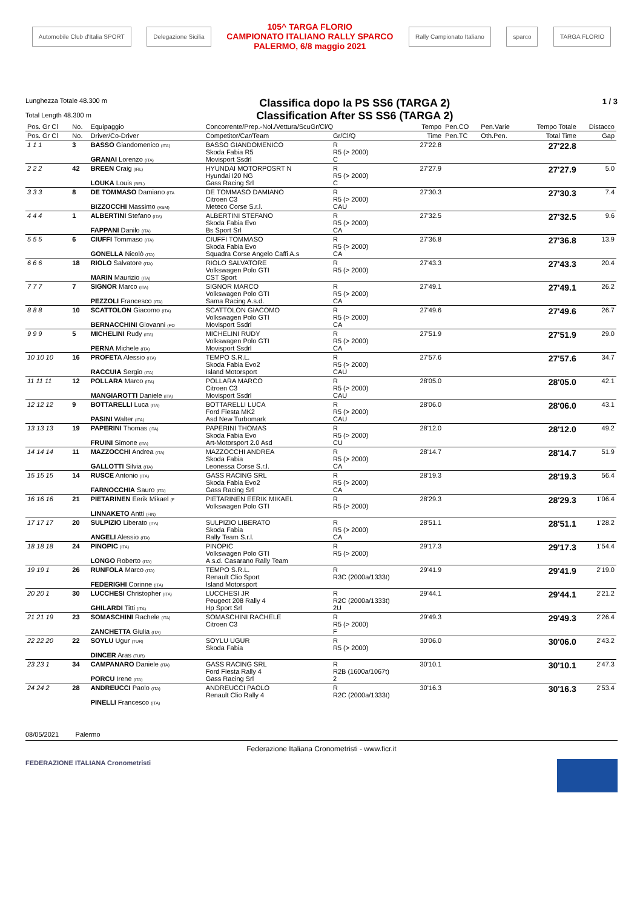Automobile Club d'Italia SPORT Delegazione Sicilia
105^ TARGA FLORIO
CAMPIONATO ITALIANO RALLY SPARCO
PALERMO, 6/8 maggio 2021
Rally Campionato Italiano sparco TARGA FLORIO
Lunghezza Totale 48.300 m
Total Length 48.300 m
Classifica dopo la PS SS6 (TARGA 2)
Classification After SS SS6 (TARGA 2)
1 / 3
| Pos. Gr Cl | No. | Equipaggio | Concorrente/Prep.-Nol./Vettura/ScuGr/Cl/Q | | Tempo | Pen.CO | Pen.Varie | Tempo Totale | Distacco |
| --- | --- | --- | --- | --- | --- | --- | --- | --- | --- |
| Pos. Gr Cl | No. | Driver/Co-Driver | Competitor/Car/Team | Gr/Cl/Q | Time | Pen.TC | Oth.Pen. | Total Time | Gap |
| 1 1 1 | 3 | BASSO Giandomenico (ITA) GRANAI Lorenzo (ITA) | BASSO GIANDOMENICO Skoda Fabia R5 Movisport Ssdrl | R R5 (> 2000) C | 27'22.8 | | | 27'22.8 | |
| 2 2 2 | 42 | BREEN Craig (IRL) LOUKA Louis (BEL) | HYUNDAI MOTORPOSRT N Hyundai I20 NG Gass Racing Srl | R R5 (> 2000) C | 27'27.9 | | | 27'27.9 | 5.0 |
| 3 3 3 | 8 | DE TOMMASO Damiano (ITA BIZZOCCHI Massimo (RSM) | DE TOMMASO DAMIANO Citroen C3 Meteco Corse S.r.l. | R R5 (> 2000) CAU | 27'30.3 | | | 27'30.3 | 7.4 |
| 4 4 4 | 1 | ALBERTINI Stefano (ITA) FAPPANI Danilo (ITA) | ALBERTINI STEFANO Skoda Fabia Evo Bs Sport Srl | R R5 (> 2000) CA | 27'32.5 | | | 27'32.5 | 9.6 |
| 5 5 5 | 6 | CIUFFI Tommaso (ITA) GONELLA Nicolò (ITA) | CIUFFI TOMMASO Skoda Fabia Evo Squadra Corse Angelo Caffi A.s | R R5 (> 2000) CA | 27'36.8 | | | 27'36.8 | 13.9 |
| 6 6 6 | 18 | RIOLO Salvatore (ITA) MARIN Maurizio (ITA) | RIOLO SALVATORE Volkswagen Polo GTI CST Sport | R R5 (> 2000) | 27'43.3 | | | 27'43.3 | 20.4 |
| 7 7 7 | 7 | SIGNOR Marco (ITA) PEZZOLI Francesco (ITA) | SIGNOR MARCO Volkswagen Polo GTI Sama Racing A.s.d. | R R5 (> 2000) CA | 27'49.1 | | | 27'49.1 | 26.2 |
| 8 8 8 | 10 | SCATTOLON Giacomo (ITA) BERNACCHINI Giovanni (PO | SCATTOLON GIACOMO Volkswagen Polo GTI Movisport Ssdrl | R R5 (> 2000) CA | 27'49.6 | | | 27'49.6 | 26.7 |
| 9 9 9 | 5 | MICHELINI Rudy (ITA) PERNA Michele (ITA) | MICHELINI RUDY Volkswagen Polo GTI Movisport Ssdrl | R R5 (> 2000) CA | 27'51.9 | | | 27'51.9 | 29.0 |
| 10 10 10 | 16 | PROFETA Alessio (ITA) RACCUIA Sergio (ITA) | TEMPO S.R.L. Skoda Fabia Evo2 Island Motorsport | R R5 (> 2000) CAU | 27'57.6 | | | 27'57.6 | 34.7 |
| 11 11 11 | 12 | POLLARA Marco (ITA) MANGIAROTTI Daniele (ITA) | POLLARA MARCO Citroen C3 Movisport Ssdrl | R R5 (> 2000) CAU | 28'05.0 | | | 28'05.0 | 42.1 |
| 12 12 12 | 9 | BOTTARELLI Luca (ITA) PASINI Walter (ITA) | BOTTARELLI LUCA Ford Fiesta MK2 Asd New Turbomark | R R5 (> 2000) CAU | 28'06.0 | | | 28'06.0 | 43.1 |
| 13 13 13 | 19 | PAPERINI Thomas (ITA) FRUINI Simone (ITA) | PAPERINI THOMAS Skoda Fabia Evo Art-Motorsport 2.0 Asd | R R5 (> 2000) CU | 28'12.0 | | | 28'12.0 | 49.2 |
| 14 14 14 | 11 | MAZZOCCHI Andrea (ITA) GALLOTTI Silvia (ITA) | MAZZOCCHI ANDREA Skoda Fabia Leonessa Corse S.r.l. | R R5 (> 2000) CA | 28'14.7 | | | 28'14.7 | 51.9 |
| 15 15 15 | 14 | RUSCE Antonio (ITA) FARNOCCHIA Sauro (ITA) | GASS RACING SRL Skoda Fabia Evo2 Gass Racing Srl | R R5 (> 2000) CA | 28'19.3 | | | 28'19.3 | 56.4 |
| 16 16 16 | 21 | PIETARINEN Eerik Mikael (F LINNAKETO Antti (FIN) | PIETARINEN EERIK MIKAEL Volkswagen Polo GTI | R R5 (> 2000) | 28'29.3 | | | 28'29.3 | 1'06.4 |
| 17 17 17 | 20 | SULPIZIO Liberato (ITA) ANGELI Alessio (ITA) | SULPIZIO LIBERATO Skoda Fabia Rally Team S.r.l. | R R5 (> 2000) CA | 28'51.1 | | | 28'51.1 | 1'28.2 |
| 18 18 18 | 24 | PINOPIC (ITA) LONGO Roberto (ITA) | PINOPIC Volkswagen Polo GTI A.s.d. Casarano Rally Team | R R5 (> 2000) | 29'17.3 | | | 29'17.3 | 1'54.4 |
| 19 19 1 | 26 | RUNFOLA Marco (ITA) FEDERIGHI Corinne (ITA) | TEMPO S.R.L. Renault Clio Sport Island Motorsport | R R3C (2000a/1333t) | 29'41.9 | | | 29'41.9 | 2'19.0 |
| 20 20 1 | 30 | LUCCHESI Christopher (ITA) GHILARDI Titti (ITA) | LUCCHESI JR Peugeot 208 Rally 4 Hp Sport Srl | R R2C (2000a/1333t) 2U | 29'44.1 | | | 29'44.1 | 2'21.2 |
| 21 21 19 | 23 | SOMASCHINI Rachele (ITA) ZANCHETTA Giulia (ITA) | SOMASCHINI RACHELE Citroen C3 | R R5 (> 2000) F | 29'49.3 | | | 29'49.3 | 2'26.4 |
| 22 22 20 | 22 | SOYLU Ugur (TUR) DINCER Aras (TUR) | SOYLU UGUR Skoda Fabia | R R5 (> 2000) | 30'06.0 | | | 30'06.0 | 2'43.2 |
| 23 23 1 | 34 | CAMPANARO Daniele (ITA) PORCU Irene (ITA) | GASS RACING SRL Ford Fiesta Rally 4 Gass Racing Srl | R R2B (1600a/1067t) 2 | 30'10.1 | | | 30'10.1 | 2'47.3 |
| 24 24 2 | 28 | ANDREUCCI Paolo (ITA) PINELLI Francesco (ITA) | ANDREUCCI PAOLO Renault Clio Rally 4 | R R2C (2000a/1333t) | 30'16.3 | | | 30'16.3 | 2'53.4 |
08/05/2021 Palermo
Federazione Italiana Cronometristi - www.ficr.it
FEDERAZIONE ITALIANA Cronometristi